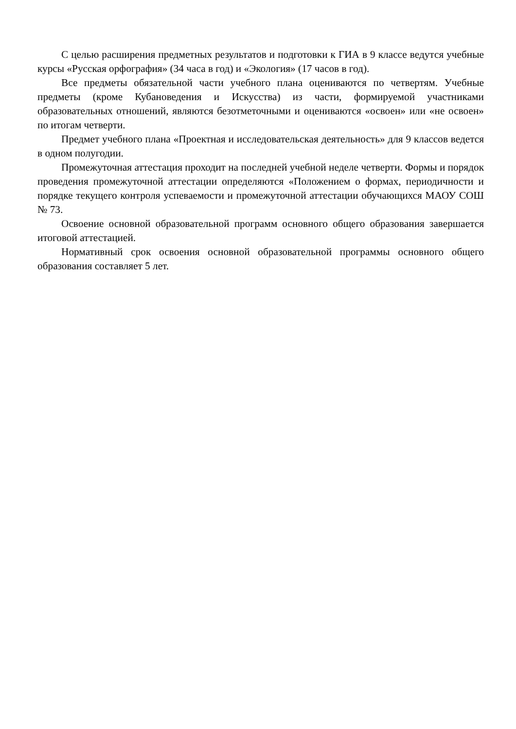С целью расширения предметных результатов и подготовки к ГИА в 9 классе ведутся учебные курсы «Русская орфография» (34 часа в год) и «Экология» (17 часов в год).
Все предметы обязательной части учебного плана оцениваются по четвертям. Учебные предметы (кроме Кубановедения и Искусства) из части, формируемой участниками образовательных отношений, являются безотметочными и оцениваются «освоен» или «не освоен» по итогам четверти.
Предмет учебного плана «Проектная и исследовательская деятельность» для 9 классов ведется в одном полугодии.
Промежуточная аттестация проходит на последней учебной неделе четверти. Формы и порядок проведения промежуточной аттестации определяются «Положением о формах, периодичности и порядке текущего контроля успеваемости и промежуточной аттестации обучающихся МАОУ СОШ № 73.
Освоение основной образовательной программ основного общего образования завершается итоговой аттестацией.
Нормативный срок освоения основной образовательной программы основного общего образования составляет 5 лет.